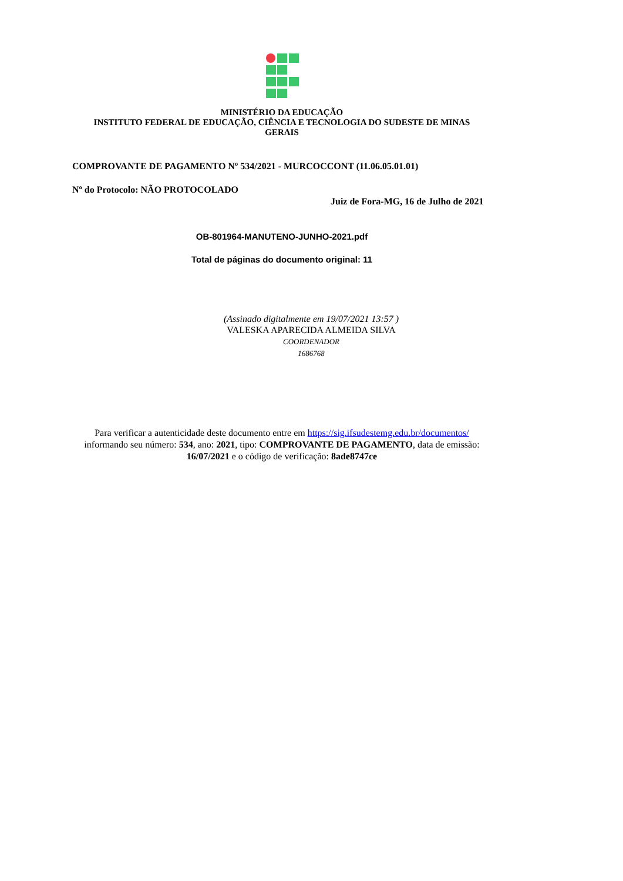MINISTÉRIO DA EDUCAÇÃO
INSTITUTO FEDERAL DE EDUCAÇÃO, CIÊNCIA E TECNOLOGIA DO SUDESTE DE MINAS GERAIS
COMPROVANTE DE PAGAMENTO Nº 534/2021 - MURCOCCONT (11.06.05.01.01)
Nº do Protocolo: NÃO PROTOCOLADO
Juiz de Fora-MG, 16 de Julho de 2021
OB-801964-MANUTENO-JUNHO-2021.pdf
Total de páginas do documento original: 11
(Assinado digitalmente em 19/07/2021 13:57 )
VALESKA APARECIDA ALMEIDA SILVA
COORDENADOR
1686768
Para verificar a autenticidade deste documento entre em https://sig.ifsudestemg.edu.br/documentos/ informando seu número: 534, ano: 2021, tipo: COMPROVANTE DE PAGAMENTO, data de emissão: 16/07/2021 e o código de verificação: 8ade8747ce